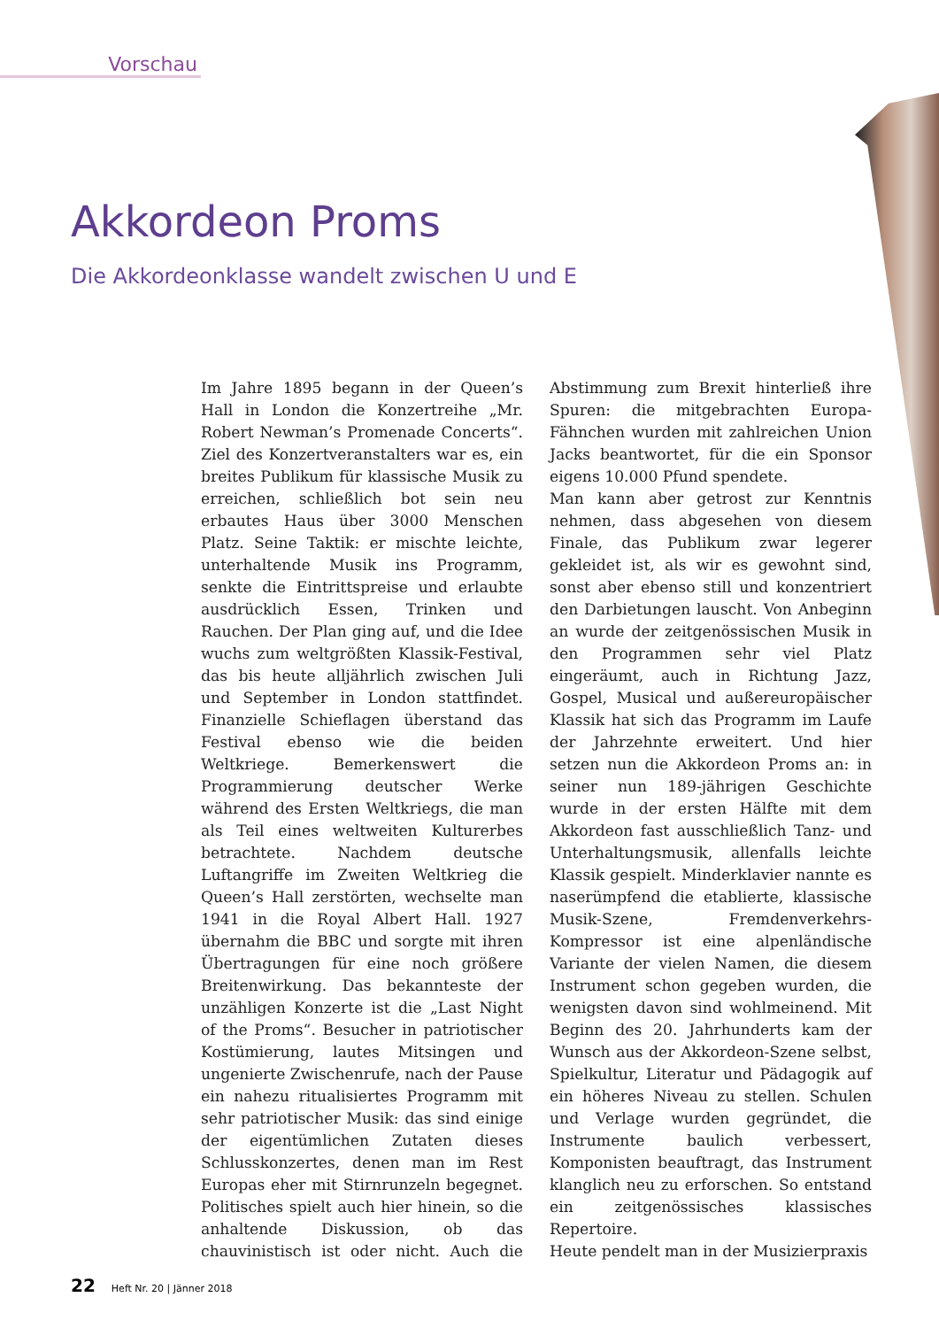Vorschau
Akkordeon Proms
Die Akkordeonklasse wandelt zwischen U und E
Im Jahre 1895 begann in der Queen’s Hall in London die Konzertreihe „Mr. Robert Newman’s Promenade Concerts“. Ziel des Konzertveranstalters war es, ein breites Publikum für klassische Musik zu erreichen, schließlich bot sein neu erbautes Haus über 3000 Menschen Platz. Seine Taktik: er mischte leichte, unterhaltende Musik ins Programm, senkte die Eintrittspreise und erlaubte ausdrücklich Essen, Trinken und Rauchen. Der Plan ging auf, und die Idee wuchs zum weltgrößten Klassik-Festival, das bis heute alljährlich zwischen Juli und September in London stattfindet. Finanzielle Schieflagen überstand das Festival ebenso wie die beiden Weltkriege. Bemerkenswert die Programmierung deutscher Werke während des Ersten Weltkriegs, die man als Teil eines weltweiten Kulturerbes betrachtete. Nachdem deutsche Luftangriffe im Zweiten Weltkrieg die Queen’s Hall zerstörten, wechselte man 1941 in die Royal Albert Hall. 1927 übernahm die BBC und sorgte mit ihren Übertragungen für eine noch größere Breitenwirkung. Das bekannteste der unzähligen Konzerte ist die „Last Night of the Proms“. Besucher in patriotischer Kostümierung, lautes Mitsingen und ungenierte Zwischenrufe, nach der Pause ein nahezu ritualisiertes Programm mit sehr patriotischer Musik: das sind einige der eigentümlichen Zutaten dieses Schlusskonzertes, denen man im Rest Europas eher mit Stirnrunzeln begegnet. Politisches spielt auch hier hinein, so die anhaltende Diskussion, ob das chauvinistisch ist oder nicht. Auch die Abstimmung zum Brexit hinterließ ihre Spuren: die mitgebrachten Europa-Fähnchen wurden mit zahlreichen Union Jacks beantwortet, für die ein Sponsor eigens 10.000 Pfund spendete.
Man kann aber getrost zur Kenntnis nehmen, dass abgesehen von diesem Finale, das Publikum zwar legerer gekleidet ist, als wir es gewohnt sind, sonst aber ebenso still und konzentriert den Darbietungen lauscht. Von Anbeginn an wurde der zeitgenössischen Musik in den Programmen sehr viel Platz eingeräumt, auch in Richtung Jazz, Gospel, Musical und außereuropäischer Klassik hat sich das Programm im Laufe der Jahrzehnte erweitert. Und hier setzen nun die Akkordeon Proms an: in seiner nun 189-jährigen Geschichte wurde in der ersten Hälfte mit dem Akkordeon fast ausschließlich Tanz- und Unterhaltungsmusik, allenfalls leichte Klassik gespielt. Minderklavier nannte es naserümpfend die etablierte, klassische Musik-Szene, Fremdenverkehrs-Kompressor ist eine alpenländische Variante der vielen Namen, die diesem Instrument schon gegeben wurden, die wenigsten davon sind wohlmeinend. Mit Beginn des 20. Jahrhunderts kam der Wunsch aus der Akkordeon-Szene selbst, Spielkultur, Literatur und Pädagogik auf ein höheres Niveau zu stellen. Schulen und Verlage wurden gegründet, die Instrumente baulich verbessert, Komponisten beauftragt, das Instrument klanglich neu zu erforschen. So entstand ein zeitgenössisches klassisches Repertoire.
Heute pendelt man in der Musizierpraxis
22 Heft Nr. 20 | Jänner 2018